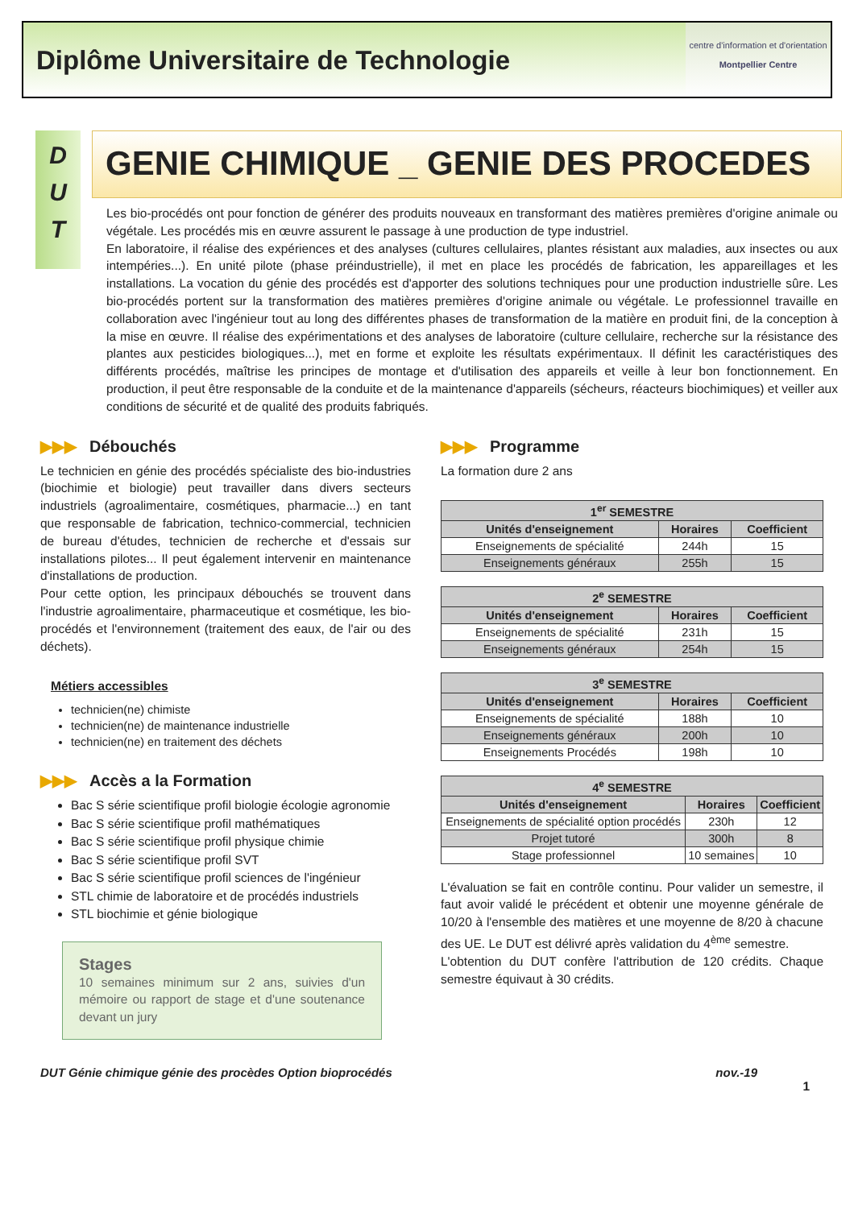Diplôme Universitaire de Technologie
centre d'information et d'orientation
Montpellier Centre
D
U
T
GENIE CHIMIQUE _ GENIE DES PROCEDES
Les bio-procédés ont pour fonction de générer des produits nouveaux en transformant des matières premières d'origine animale ou végétale. Les procédés mis en œuvre assurent le passage à une production de type industriel.
En laboratoire, il réalise des expériences et des analyses (cultures cellulaires, plantes résistant aux maladies, aux insectes ou aux intempéries...). En unité pilote (phase préindustrielle), il met en place les procédés de fabrication, les appareillages et les installations. La vocation du génie des procédés est d'apporter des solutions techniques pour une production industrielle sûre. Les bio-procédés portent sur la transformation des matières premières d'origine animale ou végétale. Le professionnel travaille en collaboration avec l'ingénieur tout au long des différentes phases de transformation de la matière en produit fini, de la conception à la mise en œuvre. Il réalise des expérimentations et des analyses de laboratoire (culture cellulaire, recherche sur la résistance des plantes aux pesticides biologiques...), met en forme et exploite les résultats expérimentaux. Il définit les caractéristiques des différents procédés, maîtrise les principes de montage et d'utilisation des appareils et veille à leur bon fonctionnement. En production, il peut être responsable de la conduite et de la maintenance d'appareils (sécheurs, réacteurs biochimiques) et veiller aux conditions de sécurité et de qualité des produits fabriqués.
▶▶▶ Débouchés
Le technicien en génie des procédés spécialiste des bio-industries (biochimie et biologie) peut travailler dans divers secteurs industriels (agroalimentaire, cosmétiques, pharmacie...) en tant que responsable de fabrication, technico-commercial, technicien de bureau d'études, technicien de recherche et d'essais sur installations pilotes... Il peut également intervenir en maintenance d'installations de production.
Pour cette option, les principaux débouchés se trouvent dans l'industrie agroalimentaire, pharmaceutique et cosmétique, les bio-procédés et l'environnement (traitement des eaux, de l'air ou des déchets).
Métiers accessibles
technicien(ne) chimiste
technicien(ne) de maintenance industrielle
technicien(ne) en traitement des déchets
▶▶▶ Accès a la Formation
Bac S série scientifique profil biologie écologie agronomie
Bac S série scientifique profil mathématiques
Bac S série scientifique profil physique chimie
Bac S série scientifique profil SVT
Bac S série scientifique profil sciences de l'ingénieur
STL chimie de laboratoire et de procédés industriels
STL biochimie et génie biologique
Stages
10 semaines minimum sur 2 ans, suivies d'un mémoire ou rapport de stage et d'une soutenance devant un jury
▶▶▶ Programme
La formation dure 2 ans
| 1<sup>er</sup> SEMESTRE | | |
| --- | --- | --- |
| Unités d'enseignement | Horaires | Coefficient |
| Enseignements de spécialité | 244h | 15 |
| Enseignements généraux | 255h | 15 |
| 2<sup>e</sup> SEMESTRE | | |
| --- | --- | --- |
| Unités d'enseignement | Horaires | Coefficient |
| Enseignements de spécialité | 231h | 15 |
| Enseignements généraux | 254h | 15 |
| 3<sup>e</sup> SEMESTRE | | |
| --- | --- | --- |
| Unités d'enseignement | Horaires | Coefficient |
| Enseignements de spécialité | 188h | 10 |
| Enseignements généraux | 200h | 10 |
| Enseignements Procédés | 198h | 10 |
| 4<sup>e</sup> SEMESTRE | | |
| --- | --- | --- |
| Unités d'enseignement | Horaires | Coefficient |
| Enseignements de spécialité option procédés | 230h | 12 |
| Projet tutoré | 300h | 8 |
| Stage professionnel | 10 semaines | 10 |
L'évaluation se fait en contrôle continu. Pour valider un semestre, il faut avoir validé le précédent et obtenir une moyenne générale de 10/20 à l'ensemble des matières et une moyenne de 8/20 à chacune des UE. Le DUT est délivré après validation du 4<sup>ème</sup> semestre.
L'obtention du DUT confère l'attribution de 120 crédits. Chaque semestre équivaut à 30 crédits.
DUT Génie chimique génie des procèdes Option bioprocédés nov.-19
1